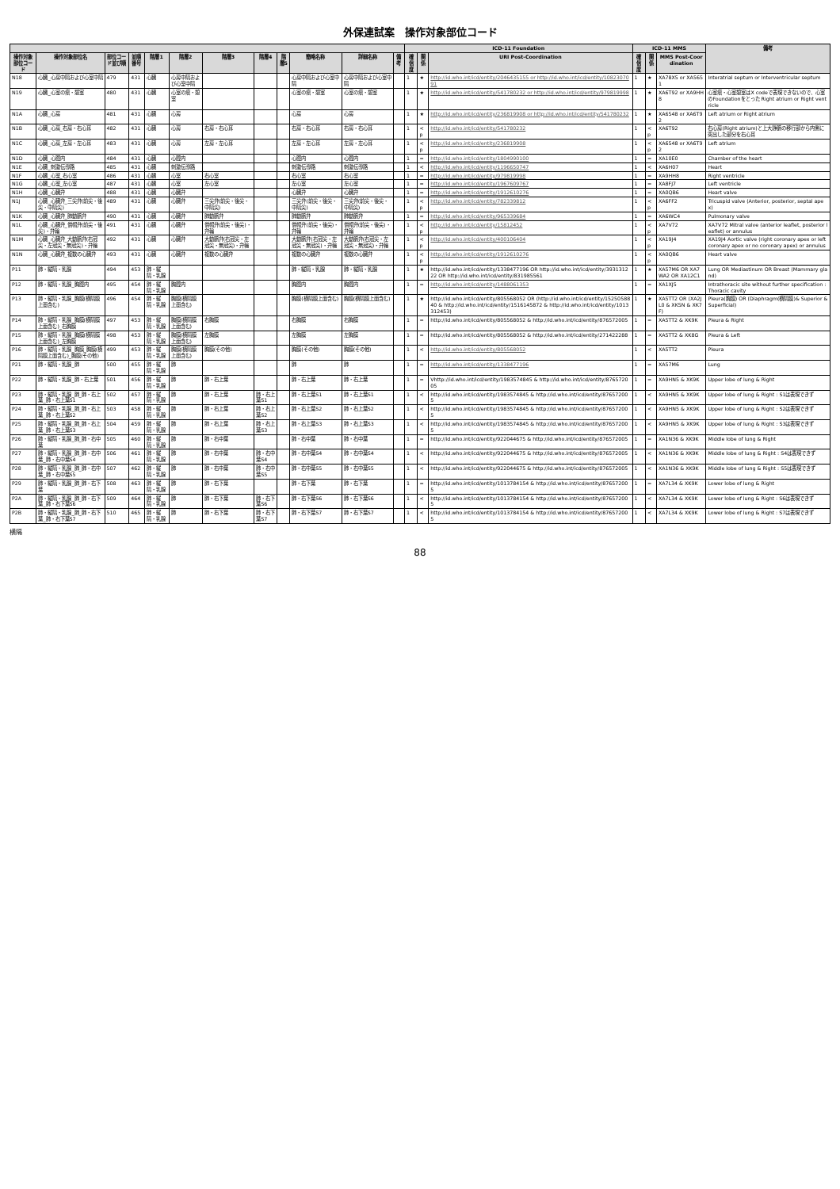外保連試案　操作対象部位コード
| | | | | | | | | | | | | ICD-11 Foundation | | | ICD-11 MMS | | | 備考 |
| --- | --- | --- | --- | --- | --- | --- | --- | --- | --- | --- | --- | --- | --- | --- | --- | --- | --- | --- |
| 操作対象部位コード | 操作対象部位名 | 部位コード並び順 | 並順番号 | 階層1 | 階層2 | 階層3 | 階層4 | 階層5 | 簡略名称 | 詳細名称 | 備考 | 確信度 | 関係 | URI Post-Coordination | 確信度 | 関係 | MMS Post-Coordination | |
| N18 | 心臓_心房中隔および心室中隔 | 479 | 431 | 心臓 | 心房中隔および心室中隔 | | | | 心房中隔および心室中隔 | 心房中隔および心室中隔 | | 1 | ★ | http://id.who.int/icd/entity/2046435155 or http://id.who.int/icd/entity/1082307091 | 1 | ★ | XA78X5 or XA5651 | Interatrial septum or Interventricular septum |
| N19 | 心臓_心室の瘤・憩室 | 480 | 431 | 心臓 | 心室の瘤・憩室 | | | | 心室の瘤・憩室 | 心室の瘤・憩室 | | 1 | ★ | http://id.who.int/icd/entity/541780232 or http://id.who.int/icd/entity/979819998 | 1 | ★ | XA6T92 or XA9HH8 | 心室瘤・心室憩室はX codeで表現できないので、心室のFoundationをとった Right atrium or Right ventricle |
| N1A | 心臓_心房 | 481 | 431 | 心臓 | 心房 | | | | 心房 | 心房 | | 1 | ★ | http://id.who.int/icd/entity/236819908 or http://id.who.int/icd/entity/541780232 | 1 | ★ | XA6548 or XA6T92 | Left atrium or Right atrium |
| N1B | 心臓_心房_右房・右心耳 | 482 | 431 | 心臓 | 心房 | 右房・右心耳 | | | 右房・右心耳 | 右房・右心耳 | | 1 | <p | http://id.who.int/icd/entity/541780232 | 1 | <p | XA6T92 | 右心房(Right atrium)と上大静脈の移行部から内側に突出した部分を右心耳 |
| N1C | 心臓_心房_左房・左心耳 | 483 | 431 | 心臓 | 心房 | 左房・左心耳 | | | 左房・左心耳 | 左房・左心耳 | | 1 | <p | http://id.who.int/icd/entity/236819908 | 1 | <p | XA6548 or XA6T92 | Left atrium |
| N1D | 心臓_心腔内 | 484 | 431 | 心臓 | 心腔内 | | | | 心腔内 | 心腔内 | | 1 | = | http://id.who.int/icd/entity/1804990100 | 1 | = | XA10E0 | Chamber of the heart |
| N1E | 心臓_刺激伝導路 | 485 | 431 | 心臓 | 刺激伝導路 | | | | 刺激伝導路 | 刺激伝導路 | | 1 | < | http://id.who.int/icd/entity/1196650747 | 1 | < | XA6H07 | Heart |
| N1F | 心臓_心室_右心室 | 486 | 431 | 心臓 | 心室 | 右心室 | | | 右心室 | 右心室 | | 1 | = | http://id.who.int/icd/entity/979819998 | 1 | = | XA9HH8 | Right ventricle |
| N1G | 心臓_心室_左心室 | 487 | 431 | 心臓 | 心室 | 左心室 | | | 左心室 | 左心室 | | 1 | = | http://id.who.int/icd/entity/1967609767 | 1 | = | XA8FJ7 | Left ventricle |
| N1H | 心臓_心臓弁 | 488 | 431 | 心臓 | 心臓弁 | | | | 心臓弁 | 心臓弁 | | 1 | = | http://id.who.int/icd/entity/1912610276 | 1 | = | XA0QB6 | Heart valve |
| N1J | 心臓_心臓弁_三尖弁(前尖・後尖・中隔尖) | 489 | 431 | 心臓 | 心臓弁 | 三尖弁(前尖・後尖・中隔尖) | | | 三尖弁(前尖・後尖・中隔尖) | 三尖弁(前尖・後尖・中隔尖) | | 1 | <p | http://id.who.int/icd/entity/782339812 | 1 | <p | XA6FF2 | Tricuspid valve (Anterior, posterior, septal apex) |
| N1K | 心臓_心臓弁_肺動脈弁 | 490 | 431 | 心臓 | 心臓弁 | 肺動脈弁 | | | 肺動脈弁 | 肺動脈弁 | | 1 | = | http://id.who.int/icd/entity/965339684 | 1 | = | XA6WC4 | Pulmonary valve |
| N1L | 心臓_心臓弁_僧帽弁(前尖・後尖)・弁輪 | 491 | 431 | 心臓 | 心臓弁 | 僧帽弁(前尖・後尖)・弁輪 | | | 僧帽弁(前尖・後尖)・弁輪 | 僧帽弁(前尖・後尖)・弁輪 | | 1 | <p | http://id.who.int/icd/entity/15812452 | 1 | <p | XA7V72 | XA7V72 Mitral valve (anterior leaflet, posterior leaflet) or annulus |
| N1M | 心臓_心臓弁_大動脈弁(右冠尖・左冠尖・無冠尖)・弁輪 | 492 | 431 | 心臓 | 心臓弁 | 大動脈弁(右冠尖・左冠尖・無冠尖)・弁輪 | | | 大動脈弁(右冠尖・左冠尖・無冠尖)・弁輪 | 大動脈弁(右冠尖・左冠尖・無冠尖)・弁輪 | | 1 | <p | http://id.who.int/icd/entity/400106404 | 1 | <p | XA19J4 | XA19J4 Aortic valve (right coronary apex or left coronary apex or no coronary apex) or annulus |
| N1N | 心臓_心臓弁_複数の心臓弁 | 493 | 431 | 心臓 | 心臓弁 | 複数の心臓弁 | | | 複数の心臓弁 | 複数の心臓弁 | | 1 | <p | http://id.who.int/icd/entity/1912610276 | 1 | <p | XA0QB6 | Heart valve |
| P11 | 肺・縦隔・乳腺 | 494 | 453 | 肺・縦隔・乳腺 | | | | | 肺・縦隔・乳腺 | 肺・縦隔・乳腺 | | 1 | ★ | http://id.who.int/icd/entity/1338477196 OR http://id.who.int/icd/entity/393131222 OR http://id.who.int/icd/entity/831985561 | 1 | ★ | XA57M6 OR XA7WA2 OR XA12C1 | Lung OR Mediastinum OR Breast (Mammary gland) |
| P12 | 肺・縦隔・乳腺_胸腔内 | 495 | 454 | 肺・縦隔・乳腺 | 胸腔内 | | | | 胸腔内 | 胸腔内 | | 1 | = | http://id.who.int/icd/entity/1488061353 | 1 | = | XA1XJ5 | Intrathoracic site without further specification : Thoracic cavity |
| P13 | 肺・縦隔・乳腺_胸膜(横隔膜上面含む) | 496 | 454 | 肺・縦隔・乳腺 | 胸膜(横隔膜上面含む) | | | | 胸膜(横隔膜上面含む) | 胸膜(横隔膜上面含む) | | 1 | ★ | http://id.who.int/icd/entity/805568052 OR (http://id.who.int/icd/entity/1525058840 & http://id.who.int/icd/entity/1516145872 & http://id.who.int/icd/entity/1013312453) | 1 | ★ | XA5TT2 OR (XA2JL0 & XK5N & XK7F) | Pleura(胸膜) OR (Diaphragm(横隔膜)& Superior & Superficial) |
| P14 | 肺・縦隔・乳腺_胸膜(横隔膜上面含む)_右胸膜 | 497 | 453 | 肺・縦隔・乳腺 | 胸膜(横隔膜上面含む) | 右胸膜 | | | 右胸膜 | 右胸膜 | | 1 | = | http://id.who.int/icd/entity/805568052 & http://id.who.int/icd/entity/876572005 | 1 | = | XA5TT2 & XK9K | Pleura & Right |
| P15 | 肺・縦隔・乳腺_胸膜(横隔膜上面含む)_左胸膜 | 498 | 453 | 肺・縦隔・乳腺 | 胸膜(横隔膜上面含む) | 左胸膜 | | | 左胸膜 | 左胸膜 | | 1 | = | http://id.who.int/icd/entity/805568052 & http://id.who.int/icd/entity/271422288 | 1 | = | XA5TT2 & XK8G | Pleura & Left |
| P16 | 肺・縦隔・乳腺_胸膜_胸膜(横隔膜上面含む)_胸膜(その他) | 499 | 453 | 肺・縦隔・乳腺 | 胸膜(横隔膜上面含む) | 胸膜(その他) | | | 胸膜(その他) | 胸膜(その他) | | 1 | < | http://id.who.int/icd/entity/805568052 | 1 | < | XA5TT2 | Pleura |
| P21 | 肺・縦隔・乳腺_肺 | 500 | 455 | 肺・縦隔・乳腺 | 肺 | | | | 肺 | 肺 | | 1 | = | http://id.who.int/icd/entity/1338477196 | 1 | = | XA57M6 | Lung |
| P22 | 肺・縦隔・乳腺_肺・右上葉 | 501 | 456 | 肺・縦隔・乳腺 | 肺 | 肺・右上葉 | | | 肺・右上葉 | 肺・右上葉 | | 1 | = | Vhttp://id.who.int/icd/entity/1983574845 & http://id.who.int/icd/entity/876572005 | 1 | = | XA9HN5 & XK9K | Upper lobe of lung & Right |
| P23 | 肺・縦隔・乳腺_肺_肺・右上葉_肺・右上葉S1 | 502 | 457 | 肺・縦隔・乳腺 | 肺 | 肺・右上葉 | 肺・右上葉S1 | | 肺・右上葉S1 | 肺・右上葉S1 | | 1 | < | http://id.who.int/icd/entity/1983574845 & http://id.who.int/icd/entity/876572005 | 1 | < | XA9HN5 & XK9K | Upper lobe of lung & Right : S1は表現できず |
| P24 | 肺・縦隔・乳腺_肺_肺・右上葉_肺・右上葉S2 | 503 | 458 | 肺・縦隔・乳腺 | 肺 | 肺・右上葉 | 肺・右上葉S2 | | 肺・右上葉S2 | 肺・右上葉S2 | | 1 | < | http://id.who.int/icd/entity/1983574845 & http://id.who.int/icd/entity/876572005 | 1 | < | XA9HN5 & XK9K | Upper lobe of lung & Right : S2は表現できず |
| P25 | 肺・縦隔・乳腺_肺_肺・右上葉_肺・右上葉S3 | 504 | 459 | 肺・縦隔・乳腺 | 肺 | 肺・右上葉 | 肺・右上葉S3 | | 肺・右上葉S3 | 肺・右上葉S3 | | 1 | < | http://id.who.int/icd/entity/1983574845 & http://id.who.int/icd/entity/876572005 | 1 | < | XA9HN5 & XK9K | Upper lobe of lung & Right : S3は表現できず |
| P26 | 肺・縦隔・乳腺_肺_肺・右中葉 | 505 | 460 | 肺・縦隔・乳腺 | 肺 | 肺・右中葉 | | | 肺・右中葉 | 肺・右中葉 | | 1 | = | http://id.who.int/icd/entity/922044675 & http://id.who.int/icd/entity/876572005 | 1 | = | XA1N36 & XK9K | Middle lobe of lung & Right |
| P27 | 肺・縦隔・乳腺_肺_肺・右中葉_肺・右中葉S4 | 506 | 461 | 肺・縦隔・乳腺 | 肺 | 肺・右中葉 | 肺・右中葉S4 | | 肺・右中葉S4 | 肺・右中葉S4 | | 1 | < | http://id.who.int/icd/entity/922044675 & http://id.who.int/icd/entity/876572005 | 1 | < | XA1N36 & XK9K | Middle lobe of lung & Right : S4は表現できず |
| P28 | 肺・縦隔・乳腺_肺_肺・右中葉_肺・右中葉S5 | 507 | 462 | 肺・縦隔・乳腺 | 肺 | 肺・右中葉 | 肺・右中葉S5 | | 肺・右中葉S5 | 肺・右中葉S5 | | 1 | < | http://id.who.int/icd/entity/922044675 & http://id.who.int/icd/entity/876572005 | 1 | < | XA1N36 & XK9K | Middle lobe of lung & Right : S5は表現できず |
| P29 | 肺・縦隔・乳腺_肺_肺・右下葉 | 508 | 463 | 肺・縦隔・乳腺 | 肺 | 肺・右下葉 | | | 肺・右下葉 | 肺・右下葉 | | 1 | = | http://id.who.int/icd/entity/1013784154 & http://id.who.int/icd/entity/876572005 | 1 | = | XA7L34 & XK9K | Lower lobe of lung & Right |
| P2A | 肺・縦隔・乳腺_肺_肺・右下葉_肺・右下葉S6 | 509 | 464 | 肺・縦隔・乳腺 | 肺 | 肺・右下葉 | 肺・右下葉S6 | | 肺・右下葉S6 | 肺・右下葉S6 | | 1 | < | http://id.who.int/icd/entity/1013784154 & http://id.who.int/icd/entity/876572005 | 1 | < | XA7L34 & XK9K | Lower lobe of lung & Right : S6は表現できず |
| P2B | 肺・縦隔・乳腺_肺_肺・右下葉_肺・右下葉S7 | 510 | 465 | 肺・縦隔・乳腺 | 肺 | 肺・右下葉 | 肺・右下葉S7 | | 肺・右下葉S7 | 肺・右下葉S7 | | 1 | < | http://id.who.int/icd/entity/1013784154 & http://id.who.int/icd/entity/876572005 | 1 | < | XA7L34 & XK9K | Lower lobe of lung & Right : S7は表現できず |
横隔
88